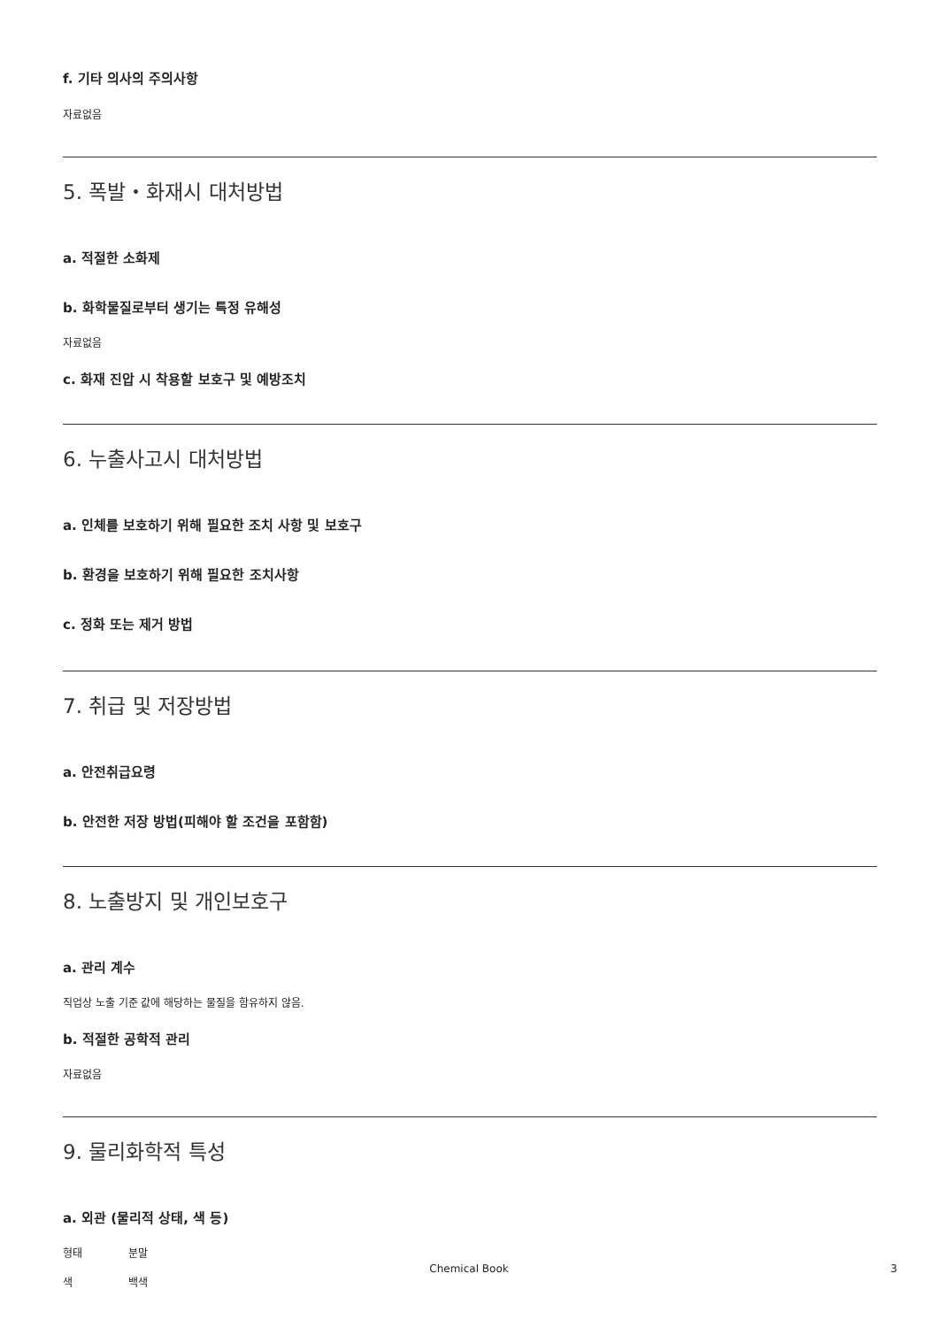f. 기타 의사의 주의사항
자료없음
5. 폭발・화재시 대처방법
a. 적절한 소화제
b. 화학물질로부터 생기는 특정 유해성
자료없음
c. 화재 진압 시 착용할 보호구 및 예방조치
6. 누출사고시 대처방법
a. 인체를 보호하기 위해 필요한 조치 사항 및 보호구
b. 환경을 보호하기 위해 필요한 조치사항
c. 정화 또는 제거 방법
7. 취급 및 저장방법
a. 안전취급요령
b. 안전한 저장 방법(피해야 할 조건을 포함함)
8. 노출방지 및 개인보호구
a. 관리 계수
직업상 노출 기준 값에 해당하는 물질을 함유하지 않음.
b. 적절한 공학적 관리
자료없음
9. 물리화학적 특성
a. 외관 (물리적 상태, 색 등)
형태 분말
색 백색
Chemical Book 3